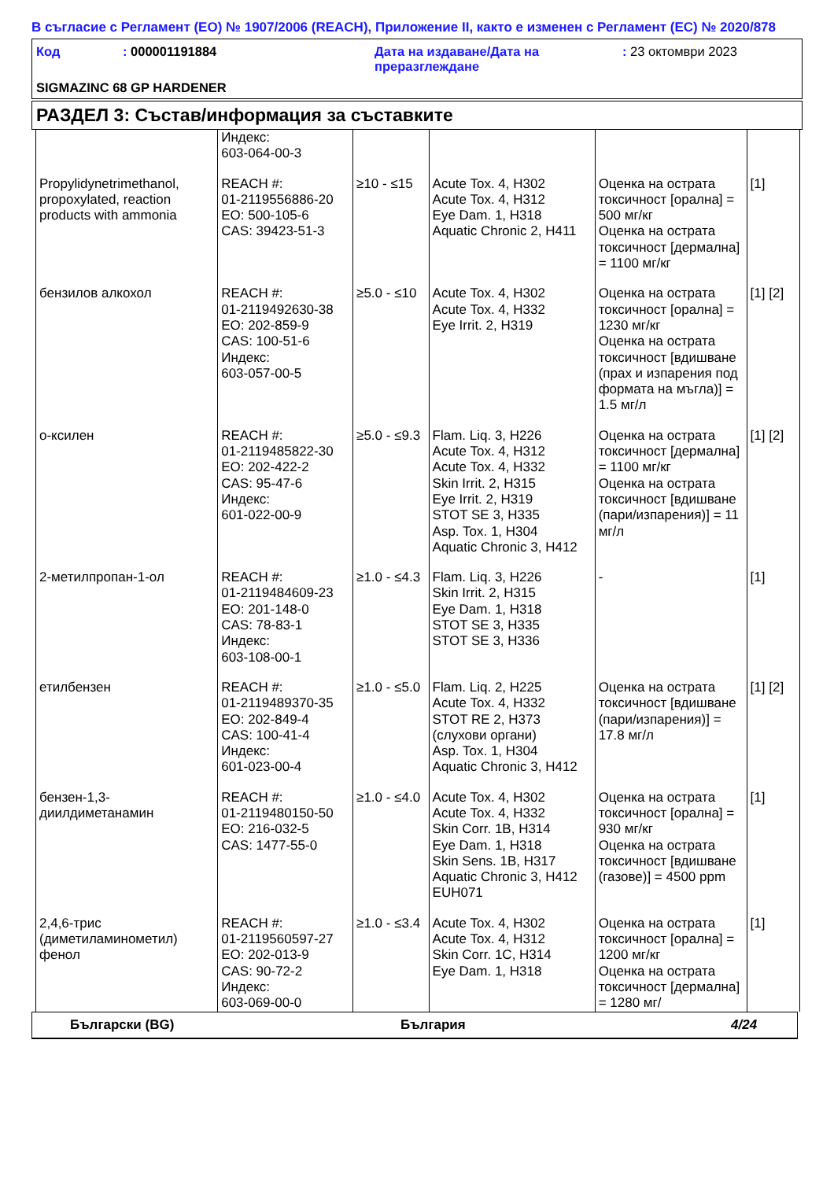В съгласие с Регламент (ЕО) № 1907/2006 (REACH), Приложение II, както е изменен с Регламент (ЕС) № 2020/878
Код : 000001191884 Дата на издаване/Дата на преразглеждане
: 23 октомври 2023
SIGMAZINC 68 GP HARDENER
РАЗДЕЛ 3: Състав/информация за съставките
| | Индекс: 603-064-00-3 | | | | |
| Propylidynetrimethanol, propoxylated, reaction products with ammonia | REACH #: 01-2119556886-20 ЕО: 500-105-6 CAS: 39423-51-3 | ≥10 - ≤15 | Acute Tox. 4, H302 Acute Tox. 4, H312 Eye Dam. 1, H318 Aquatic Chronic 2, H411 | Оценка на острата токсичност [орална] = 500 мг/кг Оценка на острата токсичност [дермална] = 1100 мг/кг | [1] |
| бензилов алкохол | REACH #: 01-2119492630-38 ЕО: 202-859-9 CAS: 100-51-6 Индекс: 603-057-00-5 | ≥5.0 - ≤10 | Acute Tox. 4, H302 Acute Tox. 4, H332 Eye Irrit. 2, H319 | Оценка на острата токсичност [орална] = 1230 мг/кг Оценка на острата токсичност [вдишване (прах и изпарения под формата на мъгла)] = 1.5 мг/л | [1] [2] |
| о-ксилен | REACH #: 01-2119485822-30 ЕО: 202-422-2 CAS: 95-47-6 Индекс: 601-022-00-9 | ≥5.0 - ≤9.3 | Flam. Liq. 3, H226 Acute Tox. 4, H312 Acute Tox. 4, H332 Skin Irrit. 2, H315 Eye Irrit. 2, H319 STOT SE 3, H335 Asp. Tox. 1, H304 Aquatic Chronic 3, H412 | Оценка на острата токсичност [дермална] = 1100 мг/кг Оценка на острата токсичност [вдишване (пари/изпарения)] = 11 мг/л | [1] [2] |
| 2-метилпропан-1-ол | REACH #: 01-2119484609-23 ЕО: 201-148-0 CAS: 78-83-1 Индекс: 603-108-00-1 | ≥1.0 - ≤4.3 | Flam. Liq. 3, H226 Skin Irrit. 2, H315 Eye Dam. 1, H318 STOT SE 3, H335 STOT SE 3, H336 | - | [1] |
| етилбензен | REACH #: 01-2119489370-35 ЕО: 202-849-4 CAS: 100-41-4 Индекс: 601-023-00-4 | ≥1.0 - ≤5.0 | Flam. Liq. 2, H225 Acute Tox. 4, H332 STOT RE 2, H373 (слухови органи) Asp. Tox. 1, H304 Aquatic Chronic 3, H412 | Оценка на острата токсичност [вдишване (пари/изпарения)] = 17.8 мг/л | [1] [2] |
| бензен-1,3-диилдиметанамин | REACH #: 01-2119480150-50 ЕО: 216-032-5 CAS: 1477-55-0 | ≥1.0 - ≤4.0 | Acute Tox. 4, H302 Acute Tox. 4, H332 Skin Corr. 1B, H314 Eye Dam. 1, H318 Skin Sens. 1B, H317 Aquatic Chronic 3, H412 EUH071 | Оценка на острата токсичност [орална] = 930 мг/кг Оценка на острата токсичност [вдишване (газове)] = 4500 ppm | [1] |
| 2,4,6-трис (диметиламинометил) фенол | REACH #: 01-2119560597-27 ЕО: 202-013-9 CAS: 90-72-2 Индекс: 603-069-00-0 | ≥1.0 - ≤3.4 | Acute Tox. 4, H302 Acute Tox. 4, H312 Skin Corr. 1C, H314 Eye Dam. 1, H318 | Оценка на острата токсичност [орална] = 1200 мг/кг Оценка на острата токсичност [дермална] = 1280 мг/ | [1] |
Български (BG) България 4/24